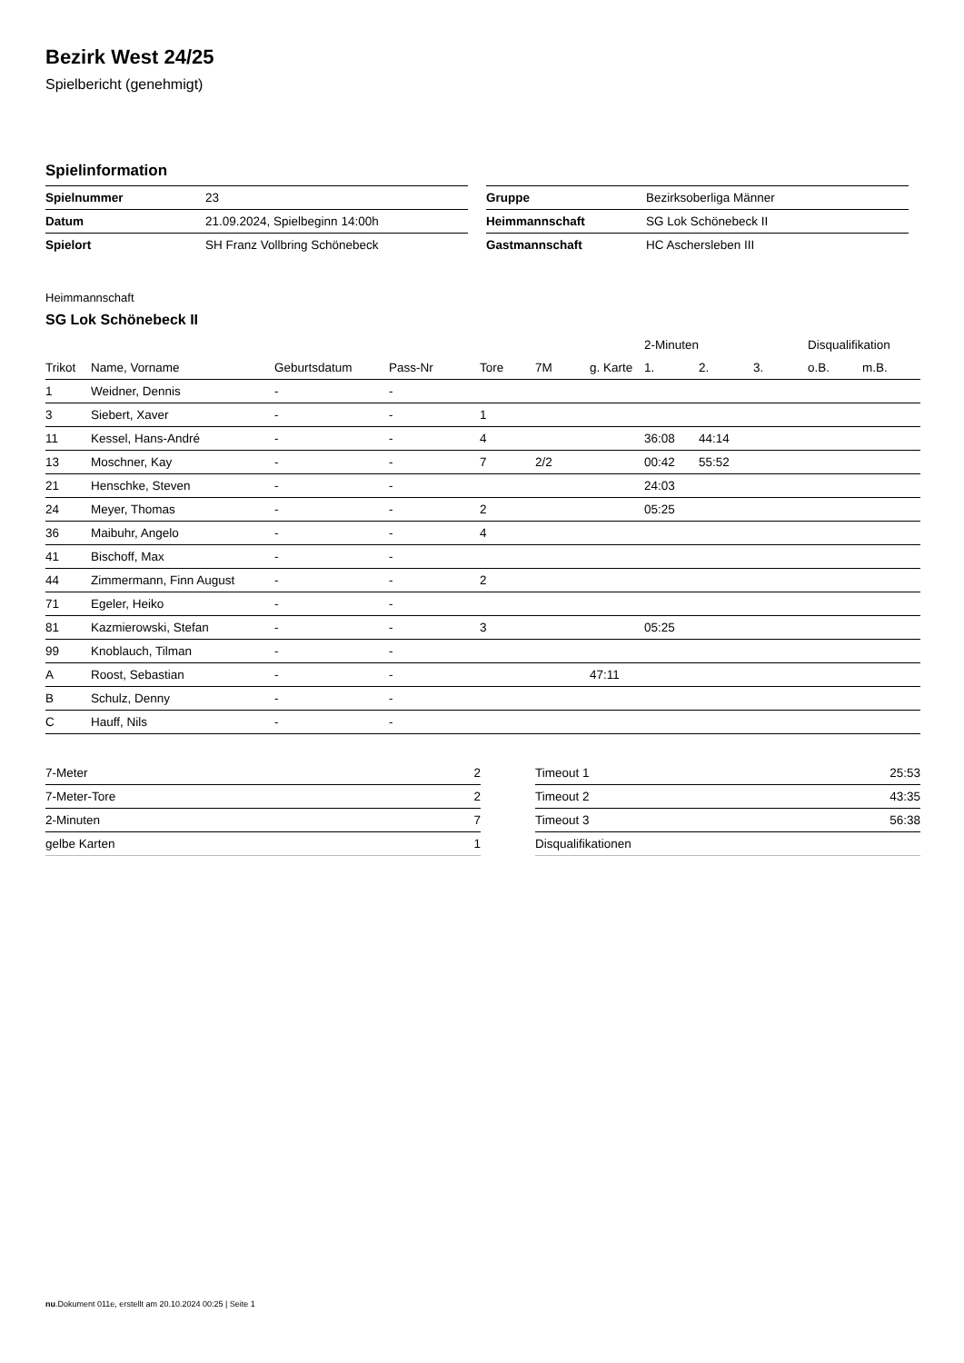Bezirk West 24/25
Spielbericht (genehmigt)
Spielinformation
| Spielnummer | 23 |
| Datum | 21.09.2024, Spielbeginn 14:00h |
| Spielort | SH Franz Vollbring Schönebeck |
| Gruppe | Bezirksoberliga Männer |
| Heimmannschaft | SG Lok Schönebeck II |
| Gastmannschaft | HC Aschersleben III |
Heimmannschaft
SG Lok Schönebeck II
| | | | | | | | 2-Minuten | | | Disqualifikation | |
| --- | --- | --- | --- | --- | --- | --- | --- | --- | --- | --- | --- |
| Trikot | Name, Vorname | Geburtsdatum | Pass-Nr | Tore | 7M | g. Karte | 1. | 2. | 3. | o.B. | m.B. |
| 1 | Weidner, Dennis | - | - | | | | | | | | |
| 3 | Siebert, Xaver | - | - | 1 | | | | | | | |
| 11 | Kessel, Hans-André | - | - | 4 | | | 36:08 | 44:14 | | | |
| 13 | Moschner, Kay | - | - | 7 | 2/2 | | 00:42 | 55:52 | | | |
| 21 | Henschke, Steven | - | - | | | | 24:03 | | | | |
| 24 | Meyer, Thomas | - | - | 2 | | | 05:25 | | | | |
| 36 | Maibuhr, Angelo | - | - | 4 | | | | | | | |
| 41 | Bischoff, Max | - | - | | | | | | | | |
| 44 | Zimmermann, Finn August | - | - | 2 | | | | | | | |
| 71 | Egeler, Heiko | - | - | | | | | | | | |
| 81 | Kazmierowski, Stefan | - | - | 3 | | | 05:25 | | | | |
| 99 | Knoblauch, Tilman | - | - | | | | | | | | |
| A | Roost, Sebastian | - | - | | | 47:11 | | | | | |
| B | Schulz, Denny | - | - | | | | | | | | |
| C | Hauff, Nils | - | - | | | | | | | | |
| 7-Meter | 2 |
| 7-Meter-Tore | 2 |
| 2-Minuten | 7 |
| gelbe Karten | 1 |
| Timeout 1 | 25:53 |
| Timeout 2 | 43:35 |
| Timeout 3 | 56:38 |
| Disqualifikationen | |
nu.Dokument 011e, erstellt am 20.10.2024 00:25 | Seite 1